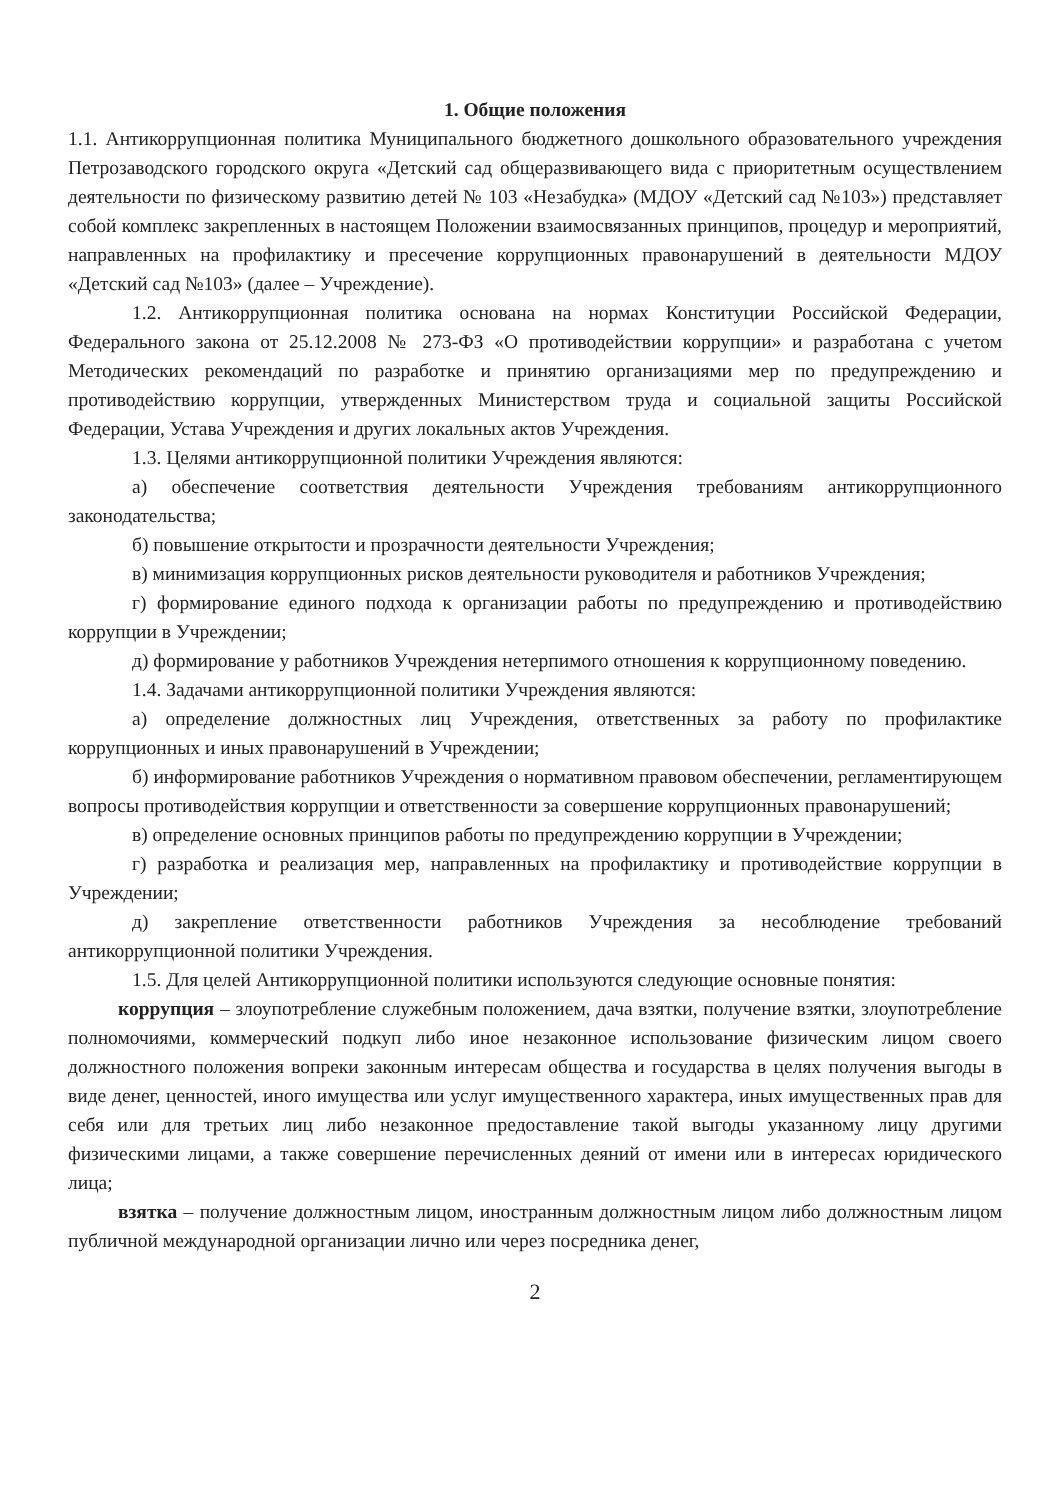1. Общие положения
1.1. Антикоррупционная политика Муниципального бюджетного дошкольного образовательного учреждения Петрозаводского городского округа «Детский сад общеразвивающего вида с приоритетным осуществлением деятельности по физическому развитию детей № 103 «Незабудка» (МДОУ «Детский сад №103») представляет собой комплекс закрепленных в настоящем Положении взаимосвязанных принципов, процедур и мероприятий, направленных на профилактику и пресечение коррупционных правонарушений в деятельности МДОУ «Детский сад №103» (далее – Учреждение).
1.2. Антикоррупционная политика основана на нормах Конституции Российской Федерации, Федерального закона от 25.12.2008 № 273-ФЗ «О противодействии коррупции» и разработана с учетом Методических рекомендаций по разработке и принятию организациями мер по предупреждению и противодействию коррупции, утвержденных Министерством труда и социальной защиты Российской Федерации, Устава Учреждения и других локальных актов Учреждения.
1.3. Целями антикоррупционной политики Учреждения являются:
а) обеспечение соответствия деятельности Учреждения требованиям антикоррупционного законодательства;
б) повышение открытости и прозрачности деятельности Учреждения;
в) минимизация коррупционных рисков деятельности руководителя и работников Учреждения;
г) формирование единого подхода к организации работы по предупреждению и противодействию коррупции в Учреждении;
д) формирование у работников Учреждения нетерпимого отношения к коррупционному поведению.
1.4. Задачами антикоррупционной политики Учреждения являются:
а) определение должностных лиц Учреждения, ответственных за работу по профилактике коррупционных и иных правонарушений в Учреждении;
б) информирование работников Учреждения о нормативном правовом обеспечении, регламентирующем вопросы противодействия коррупции и ответственности за совершение коррупционных правонарушений;
в) определение основных принципов работы по предупреждению коррупции в Учреждении;
г) разработка и реализация мер, направленных на профилактику и противодействие коррупции в Учреждении;
д) закрепление ответственности работников Учреждения за несоблюдение требований антикоррупционной политики Учреждения.
1.5. Для целей Антикоррупционной политики используются следующие основные понятия:
коррупция – злоупотребление служебным положением, дача взятки, получение взятки, злоупотребление полномочиями, коммерческий подкуп либо иное незаконное использование физическим лицом своего должностного положения вопреки законным интересам общества и государства в целях получения выгоды в виде денег, ценностей, иного имущества или услуг имущественного характера, иных имущественных прав для себя или для третьих лиц либо незаконное предоставление такой выгоды указанному лицу другими физическими лицами, а также совершение перечисленных деяний от имени или в интересах юридического лица;
взятка – получение должностным лицом, иностранным должностным лицом либо должностным лицом публичной международной организации лично или через посредника денег,
2